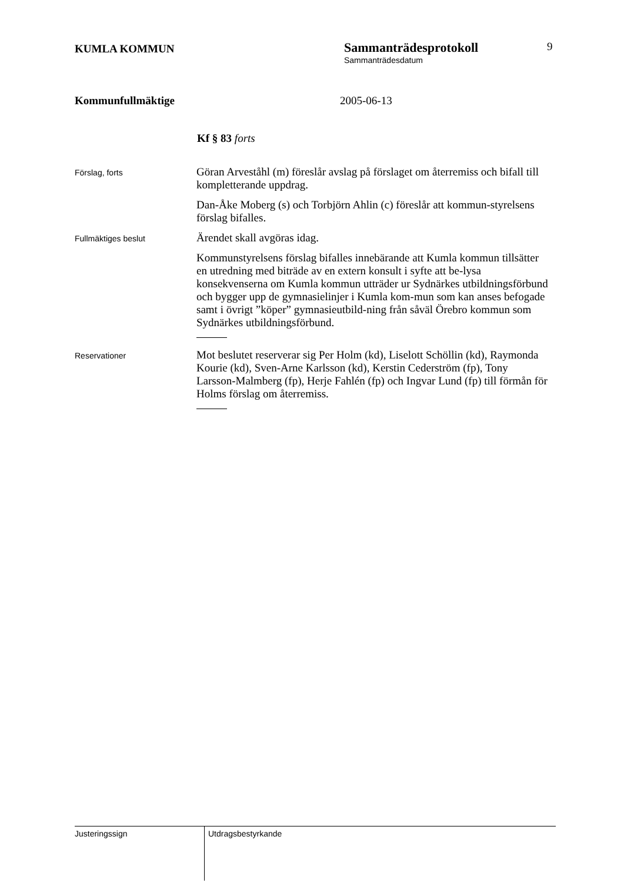KUMLA KOMMUN
Sammanträdesprotokoll
Sammanträdesdatum
9
Kommunfullmäktige 2005-06-13
Kf § 83 forts
Förslag, forts
Göran Arveståhl (m) föreslår avslag på förslaget om återremiss och bifall till kompletterande uppdrag.
Dan-Åke Moberg (s) och Torbjörn Ahlin (c) föreslår att kommun-styrelsens förslag bifalles.
Fullmäktiges beslut
Ärendet skall avgöras idag.
Kommunstyrelsens förslag bifalles innebärande att Kumla kommun tillsätter en utredning med biträde av en extern konsult i syfte att be-lysa konsekvenserna om Kumla kommun utträder ur Sydnärkes utbildningsförbund och bygger upp de gymnasielinjer i Kumla kom-mun som kan anses befogade samt i övrigt ”köper” gymnasieutbild-ning från såväl Örebro kommun som Sydnärkes utbildningsförbund.
Reservationer
Mot beslutet reserverar sig Per Holm (kd), Liselott Schöllin (kd), Raymonda Kourie (kd), Sven-Arne Karlsson (kd), Kerstin Cederström (fp), Tony Larsson-Malmberg (fp), Herje Fahlén (fp) och Ingvar Lund (fp) till förmån för Holms förslag om återremiss.
Justeringssign
Utdragsbestyrkande